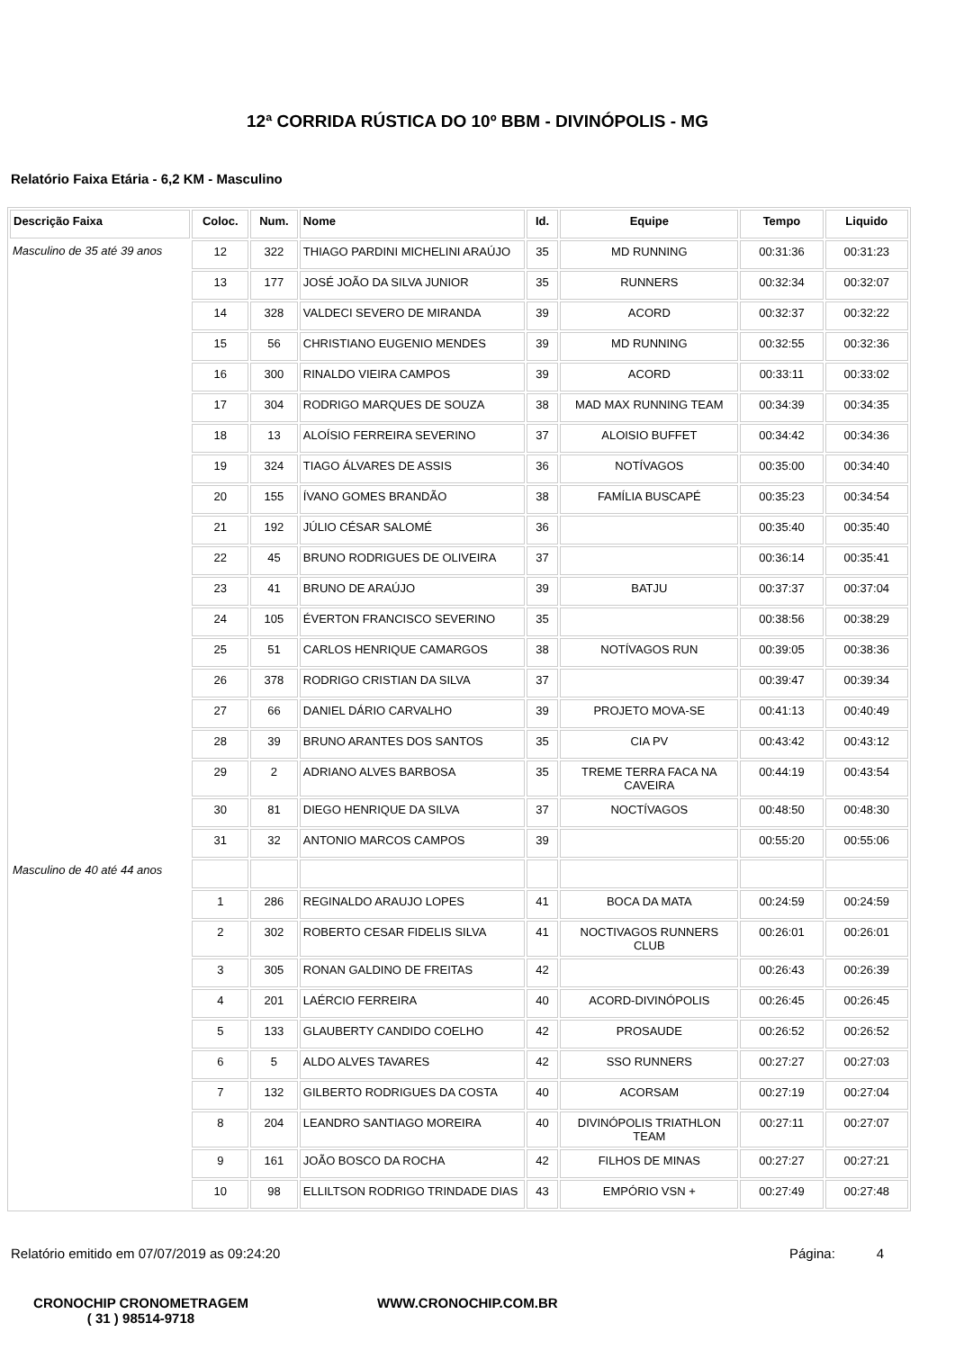12ª CORRIDA RÚSTICA DO 10º BBM - DIVINÓPOLIS - MG
Relatório Faixa Etária - 6,2 KM - Masculino
| Descrição Faixa | Coloc. | Num. | Nome | Id. | Equipe | Tempo | Liquido |
| --- | --- | --- | --- | --- | --- | --- | --- |
| Masculino de 35 até 39 anos | 12 | 322 | THIAGO PARDINI MICHELINI ARAÚJO | 35 | MD RUNNING | 00:31:36 | 00:31:23 |
| | 13 | 177 | JOSÉ JOÃO DA SILVA JUNIOR | 35 | RUNNERS | 00:32:34 | 00:32:07 |
| | 14 | 328 | VALDECI SEVERO DE MIRANDA | 39 | ACORD | 00:32:37 | 00:32:22 |
| | 15 | 56 | CHRISTIANO EUGENIO MENDES | 39 | MD RUNNING | 00:32:55 | 00:32:36 |
| | 16 | 300 | RINALDO VIEIRA CAMPOS | 39 | ACORD | 00:33:11 | 00:33:02 |
| | 17 | 304 | RODRIGO MARQUES DE SOUZA | 38 | MAD MAX RUNNING TEAM | 00:34:39 | 00:34:35 |
| | 18 | 13 | ALOÍSIO FERREIRA SEVERINO | 37 | ALOISIO BUFFET | 00:34:42 | 00:34:36 |
| | 19 | 324 | TIAGO ÁLVARES DE ASSIS | 36 | NOTÍVAGOS | 00:35:00 | 00:34:40 |
| | 20 | 155 | ÍVANO GOMES BRANDÃO | 38 | FAMÍLIA BUSCAPÉ | 00:35:23 | 00:34:54 |
| | 21 | 192 | JÚLIO CÉSAR SALOMÉ | 36 | | 00:35:40 | 00:35:40 |
| | 22 | 45 | BRUNO RODRIGUES DE OLIVEIRA | 37 | | 00:36:14 | 00:35:41 |
| | 23 | 41 | BRUNO DE ARAÚJO | 39 | BATJU | 00:37:37 | 00:37:04 |
| | 24 | 105 | ÉVERTON FRANCISCO SEVERINO | 35 | | 00:38:56 | 00:38:29 |
| | 25 | 51 | CARLOS HENRIQUE CAMARGOS | 38 | NOTÍVAGOS RUN | 00:39:05 | 00:38:36 |
| | 26 | 378 | RODRIGO CRISTIAN DA SILVA | 37 | | 00:39:47 | 00:39:34 |
| | 27 | 66 | DANIEL DÁRIO CARVALHO | 39 | PROJETO MOVA-SE | 00:41:13 | 00:40:49 |
| | 28 | 39 | BRUNO ARANTES DOS SANTOS | 35 | CIA PV | 00:43:42 | 00:43:12 |
| | 29 | 2 | ADRIANO ALVES BARBOSA | 35 | TREME TERRA FACA NA CAVEIRA | 00:44:19 | 00:43:54 |
| | 30 | 81 | DIEGO HENRIQUE DA SILVA | 37 | NOCTÍVAGOS | 00:48:50 | 00:48:30 |
| | 31 | 32 | ANTONIO MARCOS CAMPOS | 39 | | 00:55:20 | 00:55:06 |
| Masculino de 40 até 44 anos | | | | | | | |
| | 1 | 286 | REGINALDO ARAUJO LOPES | 41 | BOCA DA MATA | 00:24:59 | 00:24:59 |
| | 2 | 302 | ROBERTO CESAR FIDELIS SILVA | 41 | NOCTIVAGOS RUNNERS CLUB | 00:26:01 | 00:26:01 |
| | 3 | 305 | RONAN GALDINO DE FREITAS | 42 | | 00:26:43 | 00:26:39 |
| | 4 | 201 | LAÉRCIO FERREIRA | 40 | ACORD-DIVINÓPOLIS | 00:26:45 | 00:26:45 |
| | 5 | 133 | GLAUBERTY CANDIDO COELHO | 42 | PROSAUDE | 00:26:52 | 00:26:52 |
| | 6 | 5 | ALDO ALVES TAVARES | 42 | SSO RUNNERS | 00:27:27 | 00:27:03 |
| | 7 | 132 | GILBERTO RODRIGUES DA COSTA | 40 | ACORSAM | 00:27:19 | 00:27:04 |
| | 8 | 204 | LEANDRO SANTIAGO MOREIRA | 40 | DIVINÓPOLIS TRIATHLON TEAM | 00:27:11 | 00:27:07 |
| | 9 | 161 | JOÃO BOSCO DA ROCHA | 42 | FILHOS DE MINAS | 00:27:27 | 00:27:21 |
| | 10 | 98 | ELLILTSON RODRIGO TRINDADE DIAS | 43 | EMPÓRIO VSN + | 00:27:49 | 00:27:48 |
Relatório emitido em 07/07/2019 as 09:24:20 Página: 4
CRONOCHIP CRONOMETRAGEM
( 31 ) 98514-9718
WWW.CRONOCHIP.COM.BR